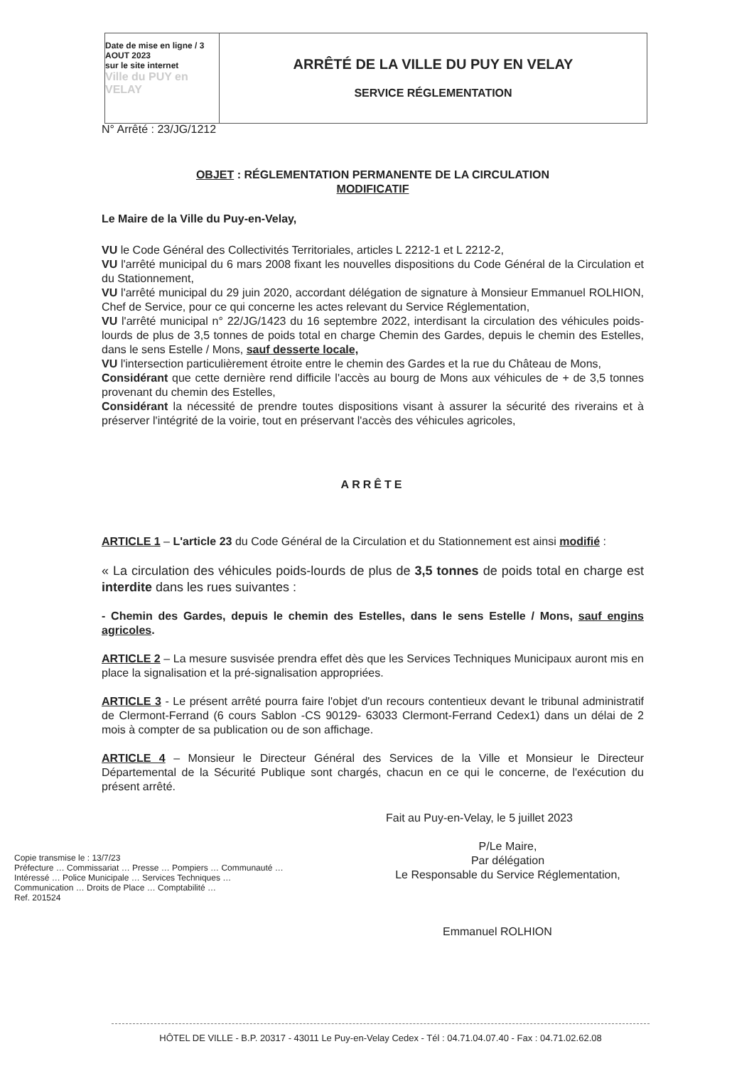Date de mise en ligne / 3 AOUT 2023
sur le site internet
Ville du PUY en VELAY
ARRÊTÉ DE LA VILLE DU PUY EN VELAY
SERVICE RÉGLEMENTATION
N° Arrêté : 23/JG/1212
OBJET : RÉGLEMENTATION PERMANENTE DE LA CIRCULATION
MODIFICATIF
Le Maire de la Ville du Puy-en-Velay,
VU le Code Général des Collectivités Territoriales, articles L 2212-1 et L 2212-2,
VU l'arrêté municipal du 6 mars 2008 fixant les nouvelles dispositions du Code Général de la Circulation et du Stationnement,
VU l'arrêté municipal du 29 juin 2020, accordant délégation de signature à Monsieur Emmanuel ROLHION, Chef de Service, pour ce qui concerne les actes relevant du Service Réglementation,
VU l'arrêté municipal n° 22/JG/1423 du 16 septembre 2022, interdisant la circulation des véhicules poids-lourds de plus de 3,5 tonnes de poids total en charge Chemin des Gardes, depuis le chemin des Estelles, dans le sens Estelle / Mons, sauf desserte locale,
VU l'intersection particulièrement étroite entre le chemin des Gardes et la rue du Château de Mons,
Considérant que cette dernière rend difficile l'accès au bourg de Mons aux véhicules de + de 3,5 tonnes provenant du chemin des Estelles,
Considérant la nécessité de prendre toutes dispositions visant à assurer la sécurité des riverains et à préserver l'intégrité de la voirie, tout en préservant l'accès des véhicules agricoles,
ARRÊTE
ARTICLE 1 – L'article 23 du Code Général de la Circulation et du Stationnement est ainsi modifié :
« La circulation des véhicules poids-lourds de plus de 3,5 tonnes de poids total en charge est interdite dans les rues suivantes :
- Chemin des Gardes, depuis le chemin des Estelles, dans le sens Estelle / Mons, sauf engins agricoles.
ARTICLE 2 – La mesure susvisée prendra effet dès que les Services Techniques Municipaux auront mis en place la signalisation et la pré-signalisation appropriées.
ARTICLE 3 - Le présent arrêté pourra faire l'objet d'un recours contentieux devant le tribunal administratif de Clermont-Ferrand (6 cours Sablon -CS 90129- 63033 Clermont-Ferrand Cedex1) dans un délai de 2 mois à compter de sa publication ou de son affichage.
ARTICLE 4 – Monsieur le Directeur Général des Services de la Ville et Monsieur le Directeur Départemental de la Sécurité Publique sont chargés, chacun en ce qui le concerne, de l'exécution du présent arrêté.
Fait au Puy-en-Velay, le 5 juillet 2023
P/Le Maire,
Par délégation
Le Responsable du Service Réglementation,
Emmanuel ROLHION
Copie transmise le : 13/7/23
Préfecture … Commissariat … Presse … Pompiers … Communauté … Intéressé … Police Municipale … Services Techniques … Communication … Droits de Place … Comptabilité …
Ref. 201524
HÔTEL DE VILLE - B.P. 20317 - 43011 Le Puy-en-Velay Cedex - Tél : 04.71.04.07.40 - Fax : 04.71.02.62.08